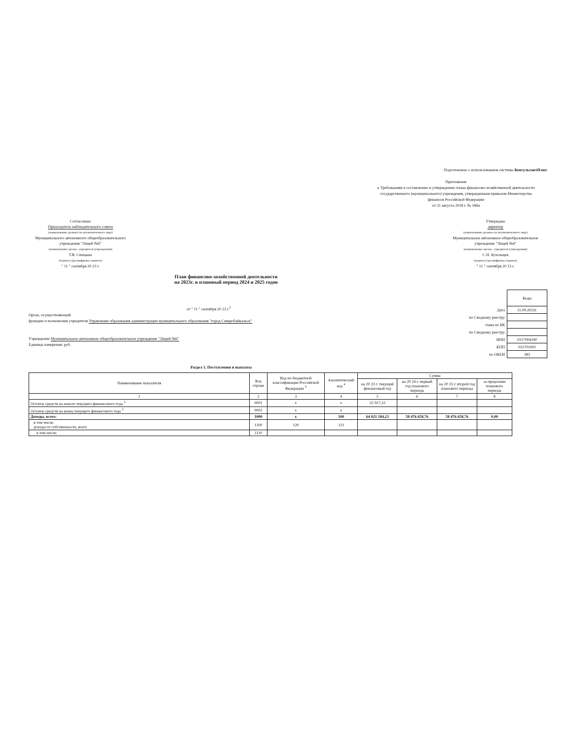Подготовлено с использованием системы КонсультантПлюс
Приложение
к Требованиям к составлению и утверждению плана финансово-хозяйственной деятельности государственного (муниципального) учреждения, утвержденным приказом Министерства финансов Российской Федерации
от 31 августа 2018 г. № 186н
Согласовано
Председатель наблюдательного совета
(наименование должности уполномоченного лица)
Муниципального автономного общеобразовательного учреждения "Лицей №6"
(наименование органа - учредителя (учреждения))
Т.В. Спицына
(подпись) (расшифровка подписи)
" 11 " сентября 20 23 г.
Утверждаю
директор
(наименование должности уполномоченного лица)
Муниципальное автономное общеобразовательное учреждение "Лицей №6"
(наименование органа - учредителя (учреждения))
С.Н. Бухольцев
(подпись) (расшифровка подписи)
" 11 " сентября 20 23 г.
План финансово-хозяйственной деятельности
на 2023г. и плановый период 2024 и 2025 годов
от " 11 " сентября 20 23 г.<sup>2</sup>
Орган, осуществляющий
функции и полномочия учредителя Управление образования администрации муниципального образования "город Северобайкальск"
Учреждение Муниципальное автономное общеобразовательное учреждение "Лицей №6"
Единица измерения: руб.
| | Коды |
| Дата | 11.09.2023г. |
| по Сводному реестру | |
| глава по БК | |
| по Сводному реестру | |
| ИНН | 0317004290 |
| КПП | 031701001 |
| по ОКЕИ | 383 |
Раздел 1. Поступления и выплаты
| Наименование показателя | Код строки | Код по бюджетной классификации Российской Федерации <sup>3</sup> | Аналитический код <sup>4</sup> | Сумма | | | |
| --- | --- | --- | --- | --- | --- | --- | --- |
| | | | | на 20 23 г. текущий финансовый год | на 20 24 г. первый год планового периода | на 20 25 г. второй год планового периода | за пределами планового периода |
| 1 | 2 | 3 | 4 | 5 | 6 | 7 | 8 |
| Остаток средств на начало текущего финансоного года <sup>5</sup> | 0001 | x | x | 55 927,33 | | | |
| Остаток средств на конец текущего финансового года <sup>5</sup> | 0002 | x | x | | | | |
| Доходы, всего: | 1000 | x | 100 | 64 021 184,23 | 58 476 658,76 | 58 476 658,76 | 0,00 |
| в том числе: доходы от собственности, всего | 1100 | 120 | 121 | | | | |
| в том числе: | 1110 | | | | | | |